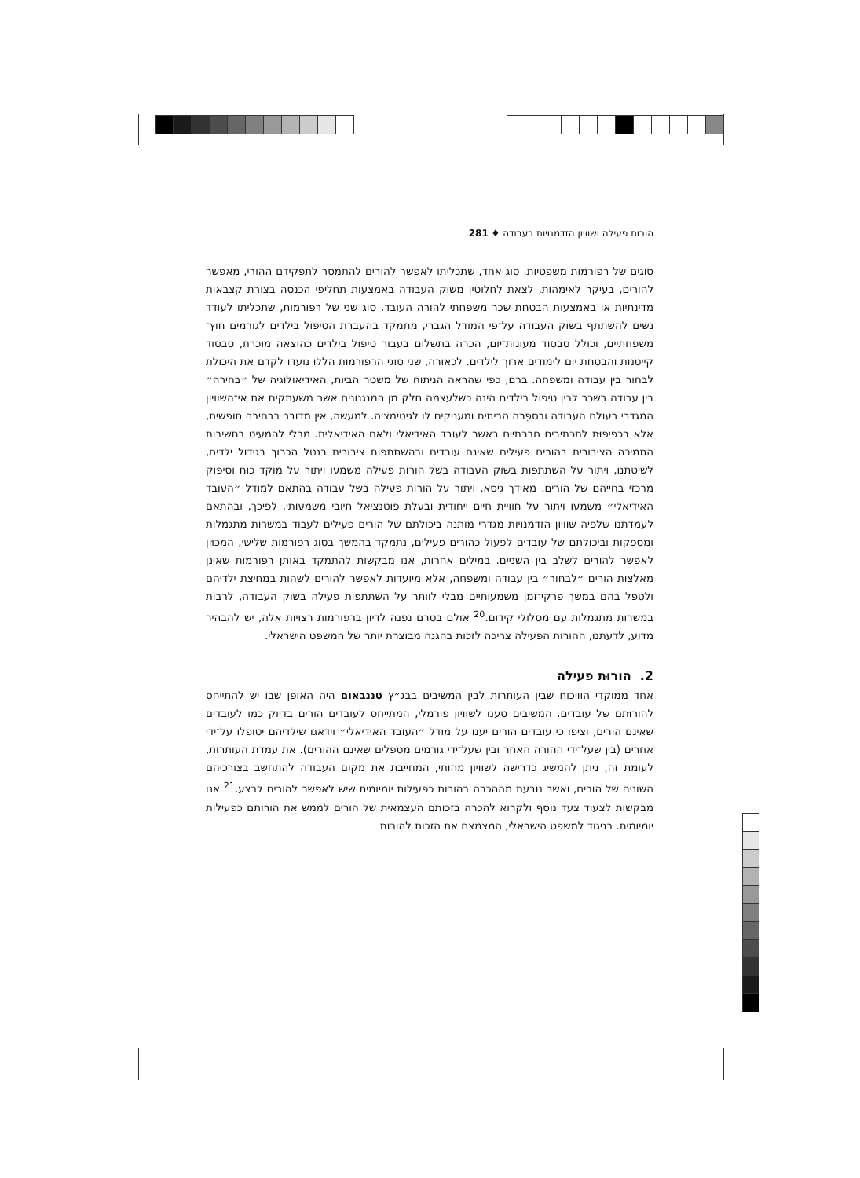הורות פעילה ושוויון הזדמנויות בעבודה ♦ 281
סוגים של רפורמות משפטיות. סוג אחד, שתכליתו לאפשר להורים להתמסר לתפקידם ההורי, מאפשר להורים, בעיקר לאימהות, לצאת לחלוטין משוק העבודה באמצעות תחליפי הכנסה בצורת קצבאות מדינתיות או באמצעות הבטחת שכר משפחתי להורה העובד. סוג שני של רפורמות, שתכליתו לעודד נשים להשתתף בשוק העבודה על־פי המודל הגברי, מתמקד בהעברת הטיפול בילדים לגורמים חוץ־משפחתיים, וכולל סבסוד מעונות־יום, הכרה בתשלום בעבור טיפול בילדים כהוצאה מוכרת, סבסוד קייטנות והבטחת יום לימודים ארוך לילדים. לכאורה, שני סוגי הרפורמות הללו נועדו לקדם את היכולת לבחור בין עבודה ומשפחה. ברם, כפי שהראה הניתוח של משטר הביות, האידיאולוגיה של ״בחירה״ בין עבודה בשכר לבין טיפול בילדים הינה כשלעצמה חלק מן המנגנונים אשר משעתקים את אי־השוויון המגדרי בעולם העבודה ובספֵרה הביתית ומעניקים לו לגיטימציה. למעשה, אין מדובר בבחירה חופשית, אלא בכפיפוּת לתכתיבים חברתיים באשר לעובד האידיאלי ולאם האידיאלית. מבלי להמעיט בחשיבות התמיכה הציבורית בהורים פעילים שאינם עובדים ובהשתתפות ציבורית בנטל הכרוך בגידול ילדים, לשיטתנו, ויתור על השתתפות בשוק העבודה בשל הורות פעילה משמעו ויתור על מוקד כוח וסיפוק מרכזי בחייהם של הורים. מאידך גיסא, ויתור על הורות פעילה בשל עבודה בהתאם למודל ״העובד האידיאלי״ משמעו ויתור על חוויית חיים ייחודית ובעלת פוטנציאל חיובי משמעותי. לפיכך, ובהתאם לעמדתנו שלפיה שוויון הזדמנויות מגדרי מותנה ביכולתם של הורים פעילים לעבוד במשרות מתגמלות ומספקות וביכולתם של עובדים לפעול כהורים פעילים, נתמקד בהמשך בסוג רפורמות שלישי, המכוּון לאפשר להורים לשלב בין השניים. במילים אחרות, אנו מבקשות להתמקד באותן רפורמות שאינן מאלצות הורים ״לבחור״ בין עבודה ומשפחה, אלא מיועדות לאפשר להורים לשהות במחיצת ילדיהם ולטפל בהם במשך פרקי־זמן משמעותיים מבלי לוותר על השתתפות פעילה בשוק העבודה, לרבות במשרות מתגמלות עם מסלולי קידום.<sup>20</sup> אולם בטרם נפנה לדיון ברפורמות רצויות אלה, יש להבהיר מדוע, לדעתנו, ההורוּת הפעילה צריכה לזכות בהגנה מבוצרת יותר של המשפט הישראלי.
2. הורוּת פעילה
אחד ממוקדי הוויכוח שבין העותרות לבין המשיבים בבג״ץ טננבאום היה האופן שבו יש להתייחס להורוּתם של עובדים. המשיבים טענו לשוויון פורמלי, המתייחס לעובדים הורים בדיוק כמו לעובדים שאינם הורים, וציפו כי עובדים הורים יענו על מודל ״העובד האידיאלי״ וידאגו שילדיהם יטופלו על־ידי אחרים (בין שעל־ידי ההורה האחר ובין שעל־ידי גורמים מטפלים שאינם ההורים). את עמדת העותרות, לעומת זה, ניתן להמשיג כדרישה לשוויון מהותי, המחייבת את מקום העבודה להתחשב בצורכיהם השונים של הורים, ואשר נובעת מההכרה בהורוּת כפעילות יומיומית שיש לאפשר להורים לבצע.<sup>21</sup> אנו מבקשות לצעוד צעד נוסף ולקרוא להכרה בזכותם העצמאית של הורים לממש את הורוּתם כפעילות יומיומית. בניגוד למשפט הישראלי, המצמצם את הזכות להורוּת